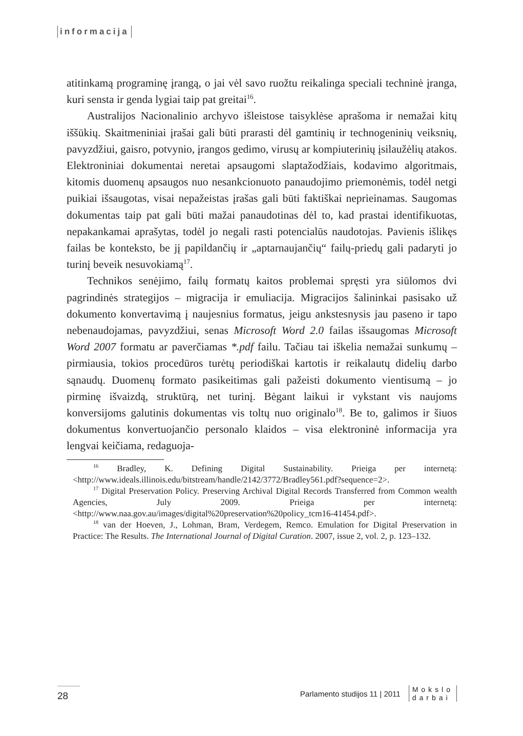informacija
atitinkamą programinę įrangą, o jai vėl savo ruožtu reikalinga speciali techninė įranga, kuri sensta ir genda lygiai taip pat greitai<sup>16</sup>.
Australijos Nacionalinio archyvo išleistose taisyklėse aprašoma ir nemažai kitų iššūkių. Skaitmeniniai įrašai gali būti prarasti dėl gamtinių ir technogeninių veiksnių, pavyzdžiui, gaisro, potvynio, įrangos gedimo, virusų ar kompiuterinių įsilaužėlių atakos. Elektroniniai dokumentai neretai apsaugomi slaptažodžiais, kodavimo algoritmais, kitomis duomenų apsaugos nuo nesankcionuoto panaudojimo priemonėmis, todėl netgi puikiai išsaugotas, visai nepažeistas įrašas gali būti faktiškai neprieinamas. Saugomas dokumentas taip pat gali būti mažai panaudotinas dėl to, kad prastai identifikuotas, nepakankamai aprašytas, todėl jo negali rasti potencialūs naudotojas. Pavienis išlikęs failas be konteksto, be jį papildančių ir „aptarnaujančių“ failų-priedų gali padaryti jo turinį beveik nesuvokiamą<sup>17</sup>.
Technikos senėjimo, failų formatų kaitos problemai spręsti yra siūlomos dvi pagrindinės strategijos – migracija ir emuliacija. Migracijos šalininkai pasisako už dokumento konvertavimą į naujesnius formatus, jeigu ankstesnysis jau paseno ir tapo nebenaudojamas, pavyzdžiui, senas Microsoft Word 2.0 failas išsaugomas Microsoft Word 2007 formatu ar paverčiamas *.pdf failu. Tačiau tai iškelia nemažai sunkumų – pirmiausia, tokios procedūros turėtų periodiškai kartotis ir reikalautų didelių darbo sąnaudų. Duomenų formato pasikeitimas gali pažeisti dokumento vientisumą – jo pirminę išvaizdą, struktūrą, net turinį. Bėgant laikui ir vykstant vis naujoms konversijoms galutinis dokumentas vis toltų nuo originalo<sup>18</sup>. Be to, galimos ir šiuos dokumentus konvertuojančio personalo klaidos – visa elektroninė informacija yra lengvai keičiama, redaguoja-
<sup>16</sup> Bradley, K. Defining Digital Sustainability. Prieiga per internetą: <http://www.ideals.illinois.edu/bitstream/handle/2142/3772/Bradley561.pdf?sequence=2>.
<sup>17</sup> Digital Preservation Policy. Preserving Archival Digital Records Transferred from Common wealth Agencies, July 2009. Prieiga per internetą: <http://www.naa.gov.au/images/digital%20preservation%20policy_tcm16-41454.pdf>.
<sup>18</sup> van der Hoeven, J., Lohman, Bram, Verdegem, Remco. Emulation for Digital Preservation in Practice: The Results. The International Journal of Digital Curation. 2007, issue 2, vol. 2, p. 123–132.
28
Parlamento studijos 11 | 2011
Mokslo
darbai